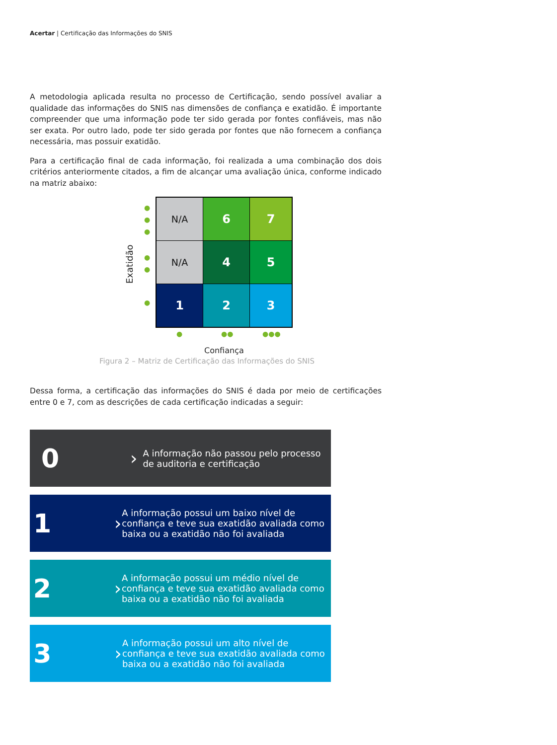Acertar | Certificação das Informações do SNIS
A metodologia aplicada resulta no processo de Certificação, sendo possível avaliar a qualidade das informações do SNIS nas dimensões de confiança e exatidão. É importante compreender que uma informação pode ter sido gerada por fontes confiáveis, mas não ser exata. Por outro lado, pode ter sido gerada por fontes que não fornecem a confiança necessária, mas possuir exatidão.
Para a certificação final de cada informação, foi realizada a uma combinação dos dois critérios anteriormente citados, a fim de alcançar uma avaliação única, conforme indicado na matriz abaixo:
Exatidão
●
●
●
●
●
●
N/A
6
7
N/A
4
5
1
2
3
● ●● ●●●
Confiança
Figura 2 – Matriz de Certificação das Informações do SNIS
Dessa forma, a certificação das informações do SNIS é dada por meio de certificações entre 0 e 7, com as descrições de cada certificação indicadas a seguir:
0
›
A informação não passou pelo processo de auditoria e certificação
1
›
A informação possui um baixo nível de confiança e teve sua exatidão avaliada como baixa ou a exatidão não foi avaliada
2
›
A informação possui um médio nível de confiança e teve sua exatidão avaliada como baixa ou a exatidão não foi avaliada
3
›
A informação possui um alto nível de confiança e teve sua exatidão avaliada como baixa ou a exatidão não foi avaliada